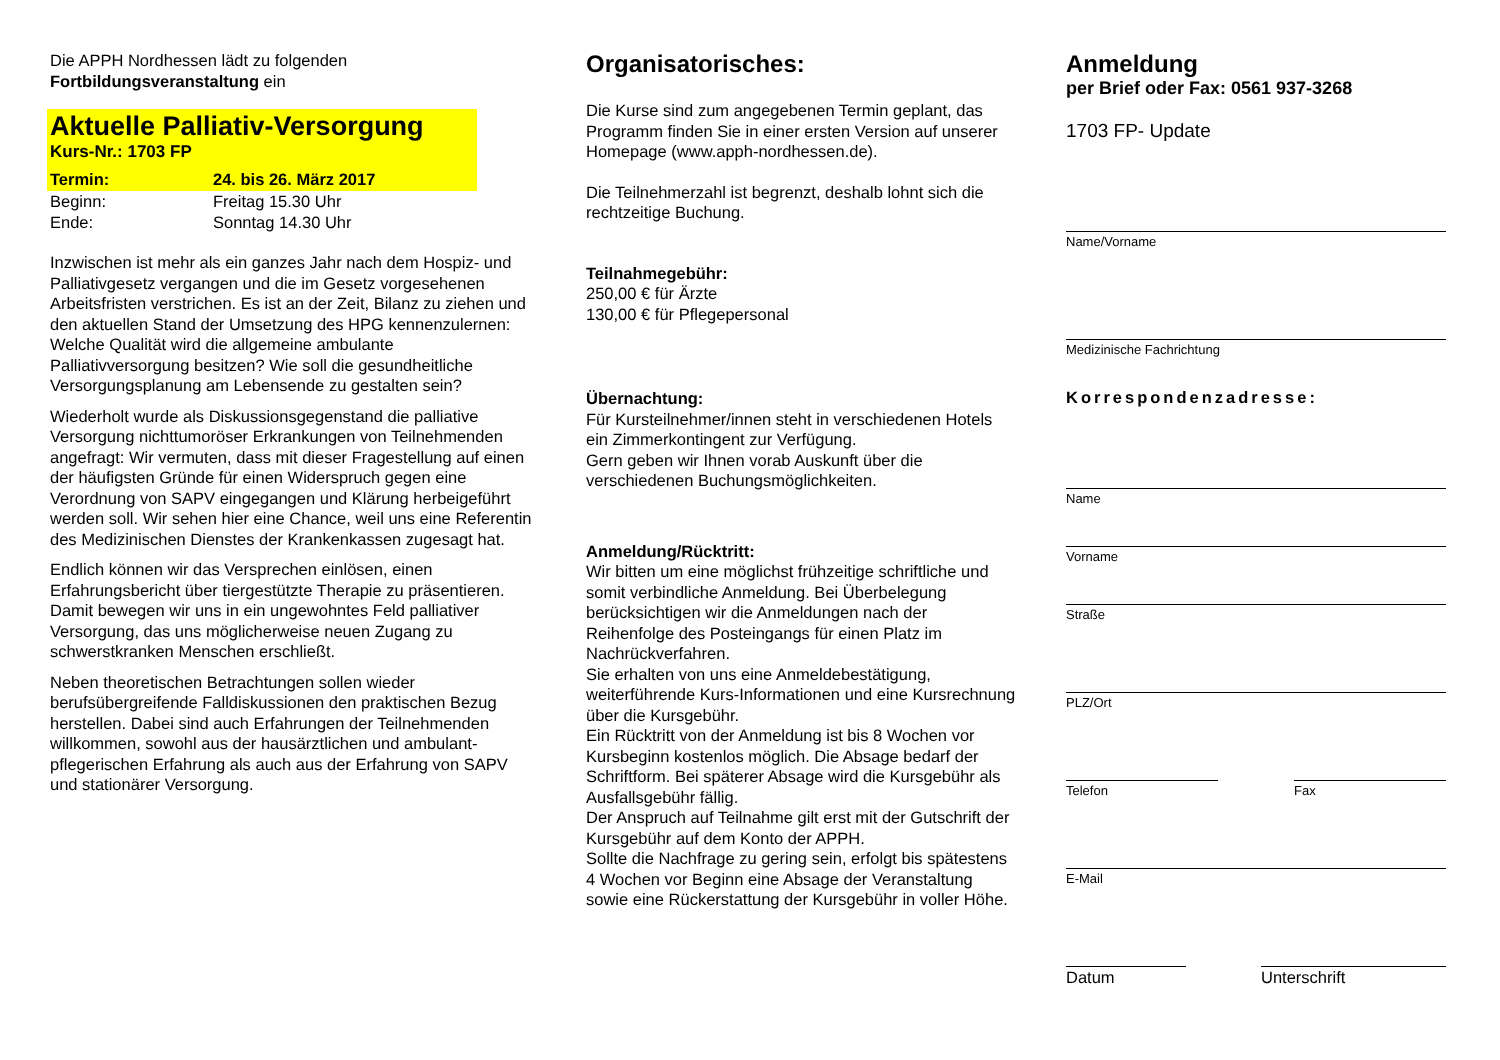Die APPH Nordhessen lädt zu folgenden
Fortbildungsveranstaltung ein
Aktuelle Palliativ-Versorgung
Kurs-Nr.: 1703 FP
Termin: 24. bis 26. März 2017
Beginn: Freitag 15.30 Uhr
Ende: Sonntag 14.30 Uhr
Inzwischen ist mehr als ein ganzes Jahr nach dem Hospiz- und Palliativgesetz vergangen und die im Gesetz vorgesehenen Arbeitsfristen verstrichen. Es ist an der Zeit, Bilanz zu ziehen und den aktuellen Stand der Umsetzung des HPG kennenzulernen: Welche Qualität wird die allgemeine ambulante Palliativversorgung besitzen? Wie soll die gesundheitliche Versorgungsplanung am Lebensende zu gestalten sein?
Wiederholt wurde als Diskussionsgegenstand die palliative Versorgung nichttumoröser Erkrankungen von Teilnehmenden angefragt: Wir vermuten, dass mit dieser Fragestellung auf einen der häufigsten Gründe für einen Widerspruch gegen eine Verordnung von SAPV eingegangen und Klärung herbeigeführt werden soll. Wir sehen hier eine Chance, weil uns eine Referentin des Medizinischen Dienstes der Krankenkassen zugesagt hat.
Endlich können wir das Versprechen einlösen, einen Erfahrungsbericht über tiergestützte Therapie zu präsentieren. Damit bewegen wir uns in ein ungewohntes Feld palliativer Versorgung, das uns möglicherweise neuen Zugang zu schwerstkranken Menschen erschließt.
Neben theoretischen Betrachtungen sollen wieder berufsübergreifende Falldiskussionen den praktischen Bezug herstellen. Dabei sind auch Erfahrungen der Teilnehmenden willkommen, sowohl aus der hausärztlichen und ambulant-pflegerischen Erfahrung als auch aus der Erfahrung von SAPV und stationärer Versorgung.
Organisatorisches:
Die Kurse sind zum angegebenen Termin geplant, das Programm finden Sie in einer ersten Version auf unserer Homepage (www.apph-nordhessen.de).
Die Teilnehmerzahl ist begrenzt, deshalb lohnt sich die rechtzeitige Buchung.
Teilnahmegebühr:
250,00 € für Ärzte
130,00 € für Pflegepersonal
Übernachtung:
Für Kursteilnehmer/innen steht in verschiedenen Hotels ein Zimmerkontingent zur Verfügung.
Gern geben wir Ihnen vorab Auskunft über die verschiedenen Buchungsmöglichkeiten.
Anmeldung/Rücktritt:
Wir bitten um eine möglichst frühzeitige schriftliche und somit verbindliche Anmeldung. Bei Überbelegung berücksichtigen wir die Anmeldungen nach der Reihenfolge des Posteingangs für einen Platz im Nachrückverfahren.
Sie erhalten von uns eine Anmeldebestätigung, weiterführende Kurs-Informationen und eine Kursrechnung über die Kursgebühr.
Ein Rücktritt von der Anmeldung ist bis 8 Wochen vor Kursbeginn kostenlos möglich. Die Absage bedarf der Schriftform. Bei späterer Absage wird die Kursgebühr als Ausfallsgebühr fällig.
Der Anspruch auf Teilnahme gilt erst mit der Gutschrift der Kursgebühr auf dem Konto der APPH.
Sollte die Nachfrage zu gering sein, erfolgt bis spätestens 4 Wochen vor Beginn eine Absage der Veranstaltung sowie eine Rückerstattung der Kursgebühr in voller Höhe.
Anmeldung
per Brief oder Fax: 0561 937-3268
1703 FP- Update
Name/Vorname
Medizinische Fachrichtung
Korrespondenzadresse:
Name
Vorname
Straße
PLZ/Ort
Telefon Fax
E-Mail
Datum Unterschrift